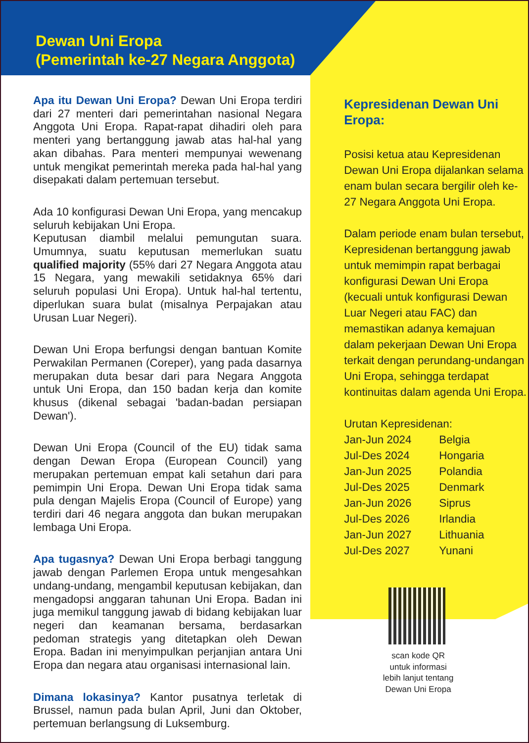Dewan Uni Eropa
(Pemerintah ke-27 Negara Anggota)
Apa itu Dewan Uni Eropa? Dewan Uni Eropa terdiri dari 27 menteri dari pemerintahan nasional Negara Anggota Uni Eropa. Rapat-rapat dihadiri oleh para menteri yang bertanggung jawab atas hal-hal yang akan dibahas. Para menteri mempunyai wewenang untuk mengikat pemerintah mereka pada hal-hal yang disepakati dalam pertemuan tersebut.
Ada 10 konfigurasi Dewan Uni Eropa, yang mencakup seluruh kebijakan Uni Eropa.
Keputusan diambil melalui pemungutan suara. Umumnya, suatu keputusan memerlukan suatu qualified majority (55% dari 27 Negara Anggota atau 15 Negara, yang mewakili setidaknya 65% dari seluruh populasi Uni Eropa). Untuk hal-hal tertentu, diperlukan suara bulat (misalnya Perpajakan atau Urusan Luar Negeri).
Dewan Uni Eropa berfungsi dengan bantuan Komite Perwakilan Permanen (Coreper), yang pada dasarnya merupakan duta besar dari para Negara Anggota untuk Uni Eropa, dan 150 badan kerja dan komite khusus (dikenal sebagai 'badan-badan persiapan Dewan').
Dewan Uni Eropa (Council of the EU) tidak sama dengan Dewan Eropa (European Council) yang merupakan pertemuan empat kali setahun dari para pemimpin Uni Eropa. Dewan Uni Eropa tidak sama pula dengan Majelis Eropa (Council of Europe) yang terdiri dari 46 negara anggota dan bukan merupakan lembaga Uni Eropa.
Apa tugasnya? Dewan Uni Eropa berbagi tanggung jawab dengan Parlemen Eropa untuk mengesahkan undang-undang, mengambil keputusan kebijakan, dan mengadopsi anggaran tahunan Uni Eropa. Badan ini juga memikul tanggung jawab di bidang kebijakan luar negeri dan keamanan bersama, berdasarkan pedoman strategis yang ditetapkan oleh Dewan Eropa. Badan ini menyimpulkan perjanjian antara Uni Eropa dan negara atau organisasi internasional lain.
Dimana lokasinya? Kantor pusatnya terletak di Brussel, namun pada bulan April, Juni dan Oktober, pertemuan berlangsung di Luksemburg.
Kepresidenan Dewan Uni Eropa:
Posisi ketua atau Kepresidenan Dewan Uni Eropa dijalankan selama enam bulan secara bergilir oleh ke-27 Negara Anggota Uni Eropa.
Dalam periode enam bulan tersebut, Kepresidenan bertanggung jawab untuk memimpin rapat berbagai konfigurasi Dewan Uni Eropa (kecuali untuk konfigurasi Dewan Luar Negeri atau FAC) dan memastikan adanya kemajuan dalam pekerjaan Dewan Uni Eropa terkait dengan perundang-undangan Uni Eropa, sehingga terdapat kontinuitas dalam agenda Uni Eropa.
Urutan Kepresidenan:
| Jan-Jun 2024 | Belgia |
| Jul-Des 2024 | Hongaria |
| Jan-Jun 2025 | Polandia |
| Jul-Des 2025 | Denmark |
| Jan-Jun 2026 | Siprus |
| Jul-Des 2026 | Irlandia |
| Jan-Jun 2027 | Lithuania |
| Jul-Des 2027 | Yunani |
scan kode QR
untuk informasi
lebih lanjut tentang
Dewan Uni Eropa